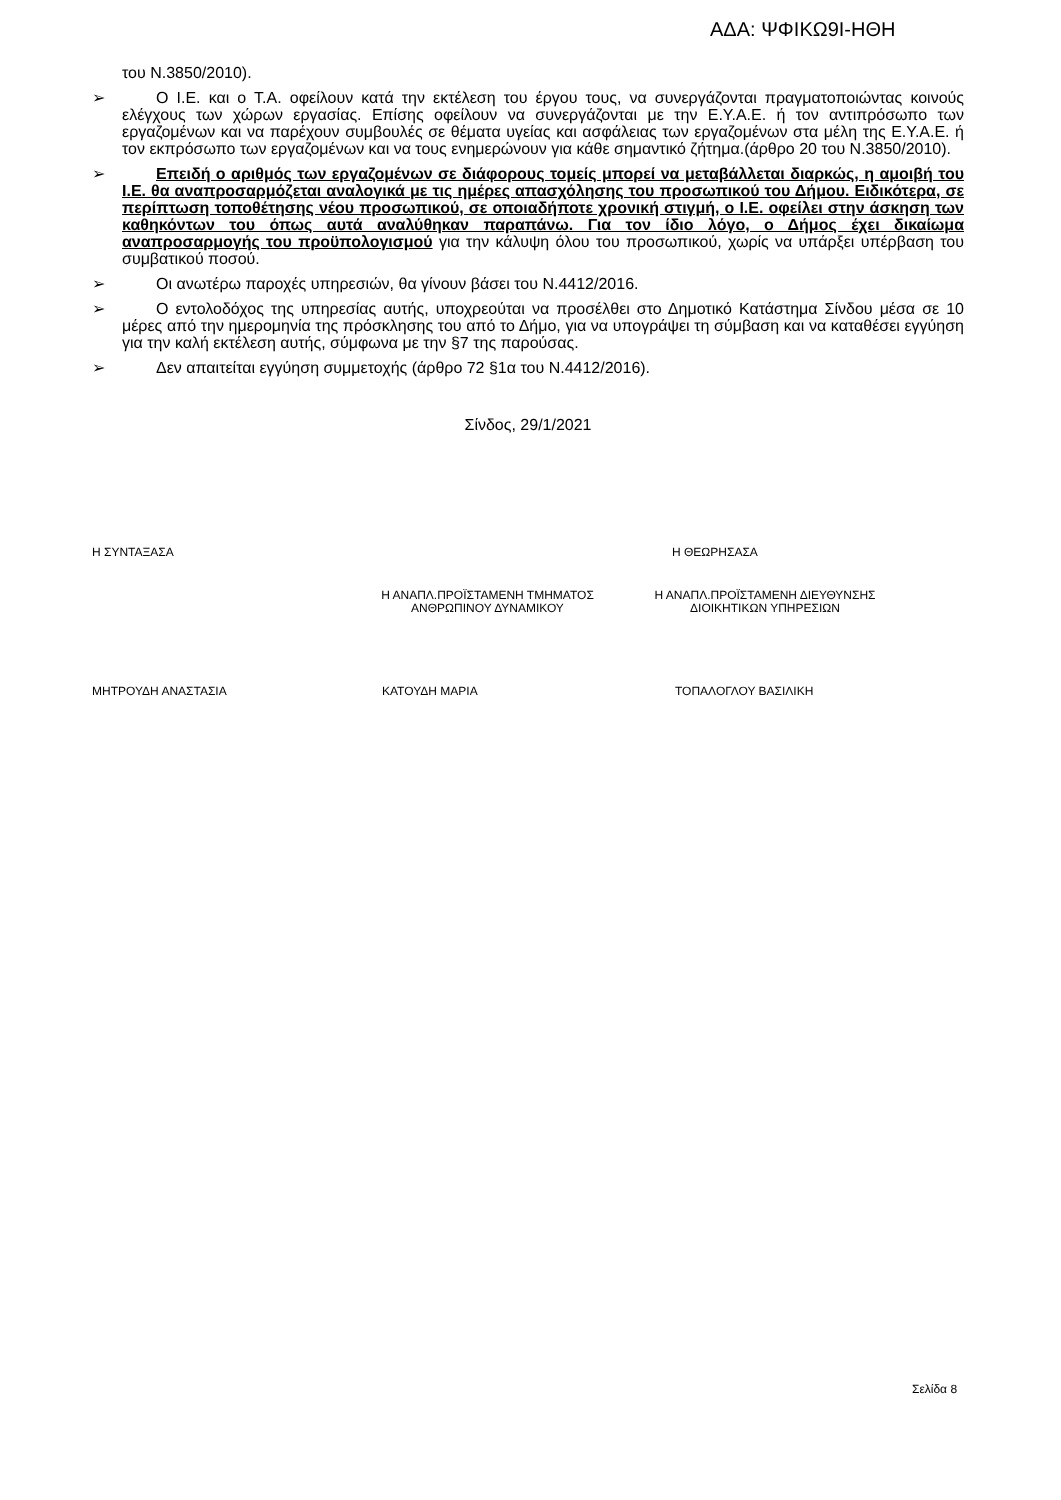ΑΔΑ: ΨΦΙΚΩ9Ι-ΗΘΗ
του Ν.3850/2010).
➢ Ο Ι.Ε. και ο Τ.Α. οφείλουν κατά την εκτέλεση του έργου τους, να συνεργάζονται πραγματοποιώντας κοινούς ελέγχους των χώρων εργασίας. Επίσης οφείλουν να συνεργάζονται με την Ε.Υ.Α.Ε. ή τον αντιπρόσωπο των εργαζομένων και να παρέχουν συμβουλές σε θέματα υγείας και ασφάλειας των εργαζομένων στα μέλη της Ε.Υ.Α.Ε. ή τον εκπρόσωπο των εργαζομένων και να τους ενημερώνουν για κάθε σημαντικό ζήτημα.(άρθρο 20 του Ν.3850/2010).
➢ Επειδή ο αριθμός των εργαζομένων σε διάφορους τομείς μπορεί να μεταβάλλεται διαρκώς, η αμοιβή του Ι.Ε. θα αναπροσαρμόζεται αναλογικά με τις ημέρες απασχόλησης του προσωπικού του Δήμου. Ειδικότερα, σε περίπτωση τοποθέτησης νέου προσωπικού, σε οποιαδήποτε χρονική στιγμή, ο Ι.Ε. οφείλει στην άσκηση των καθηκόντων του όπως αυτά αναλύθηκαν παραπάνω. Για τον ίδιο λόγο, ο Δήμος έχει δικαίωμα αναπροσαρμογής του προϋπολογισμού για την κάλυψη όλου του προσωπικού, χωρίς να υπάρξει υπέρβαση του συμβατικού ποσού.
➢ Οι ανωτέρω παροχές υπηρεσιών, θα γίνουν βάσει του Ν.4412/2016.
➢ Ο εντολοδόχος της υπηρεσίας αυτής, υποχρεούται να προσέλθει στο Δημοτικό Κατάστημα Σίνδου μέσα σε 10 μέρες από την ημερομηνία της πρόσκλησης του από το Δήμο, για να υπογράψει τη σύμβαση και να καταθέσει εγγύηση για την καλή εκτέλεση αυτής, σύμφωνα με την §7 της παρούσας.
➢ Δεν απαιτείται εγγύηση συμμετοχής (άρθρο 72 §1α του Ν.4412/2016).
Σίνδος, 29/1/2021
Η ΣΥΝΤΑΞΑΣΑ Η ΘΕΩΡΗΣΑΣΑ
Η ΑΝΑΠΛ.ΠΡΟΪΣΤΑΜΕΝΗ ΤΜΗΜΑΤΟΣ
ΑΝΘΡΩΠΙΝΟΥ ΔΥΝΑΜΙΚΟΥ Η ΑΝΑΠΛ.ΠΡΟΪΣΤΑΜΕΝΗ ΔΙΕΥΘΥΝΣΗΣ
ΔΙΟΙΚΗΤΙΚΩΝ ΥΠΗΡΕΣΙΩΝ
ΜΗΤΡΟΥΔΗ ΑΝΑΣΤΑΣΙΑ ΚΑΤΟΥΔΗ ΜΑΡΙΑ ΤΟΠΑΛΟΓΛΟΥ ΒΑΣΙΛΙΚΗ
Σελίδα 8